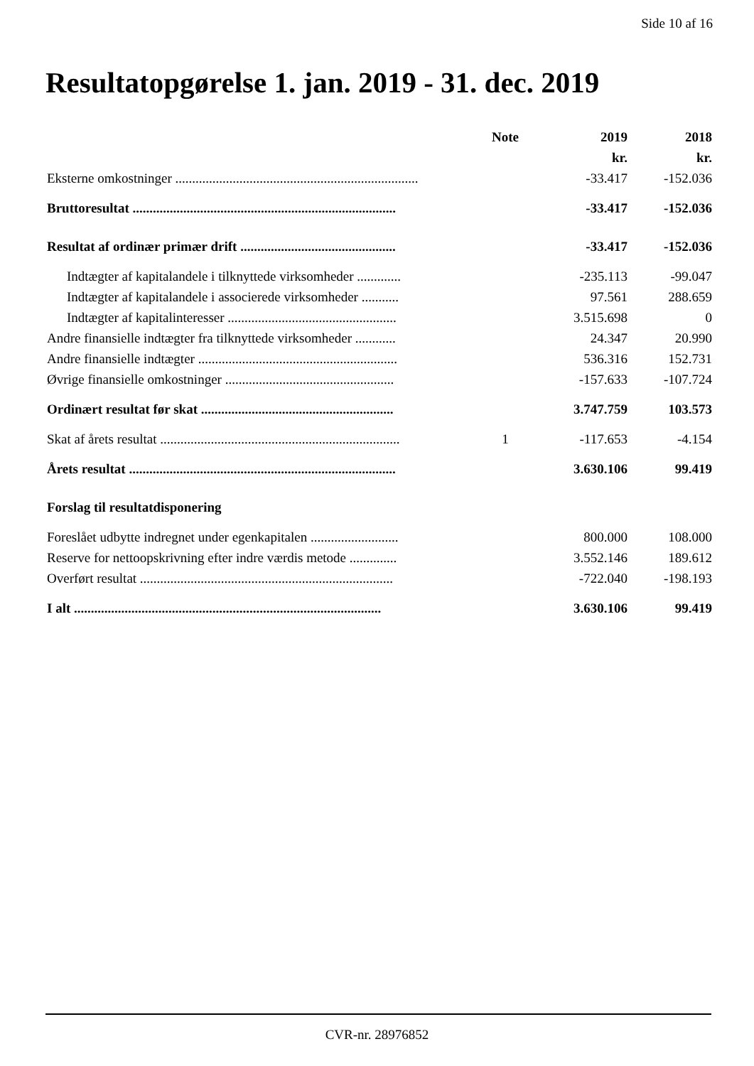Side 10 af 16
Resultatopgørelse 1. jan. 2019 - 31. dec. 2019
| | Note | 2019 | 2018 |
| --- | --- | --- | --- |
| | | kr. | kr. |
| Eksterne omkostninger ........................................................................ | | -33.417 | -152.036 |
| Bruttoresultat .............................................................................. | | -33.417 | -152.036 |
| Resultat af ordinær primær drift .............................................. | | -33.417 | -152.036 |
| Indtægter af kapitalandele i tilknyttede virksomheder ............. | | -235.113 | -99.047 |
| Indtægter af kapitalandele i associerede virksomheder ........... | | 97.561 | 288.659 |
| Indtægter af kapitalinteresser .................................................. | | 3.515.698 | 0 |
| Andre finansielle indtægter fra tilknyttede virksomheder ............ | | 24.347 | 20.990 |
| Andre finansielle indtægter ........................................................... | | 536.316 | 152.731 |
| Øvrige finansielle omkostninger .................................................. | | -157.633 | -107.724 |
| Ordinært resultat før skat ......................................................... | | 3.747.759 | 103.573 |
| Skat af årets resultat ....................................................................... | 1 | -117.653 | -4.154 |
| Årets resultat ............................................................................... | | 3.630.106 | 99.419 |
| Forslag til resultatdisponering | | | |
| Foreslået udbytte indregnet under egenkapitalen .......................... | | 800.000 | 108.000 |
| Reserve for nettoopskrivning efter indre værdis metode .............. | | 3.552.146 | 189.612 |
| Overført resultat ........................................................................... | | -722.040 | -198.193 |
| I alt ........................................................................................... | | 3.630.106 | 99.419 |
CVR-nr. 28976852